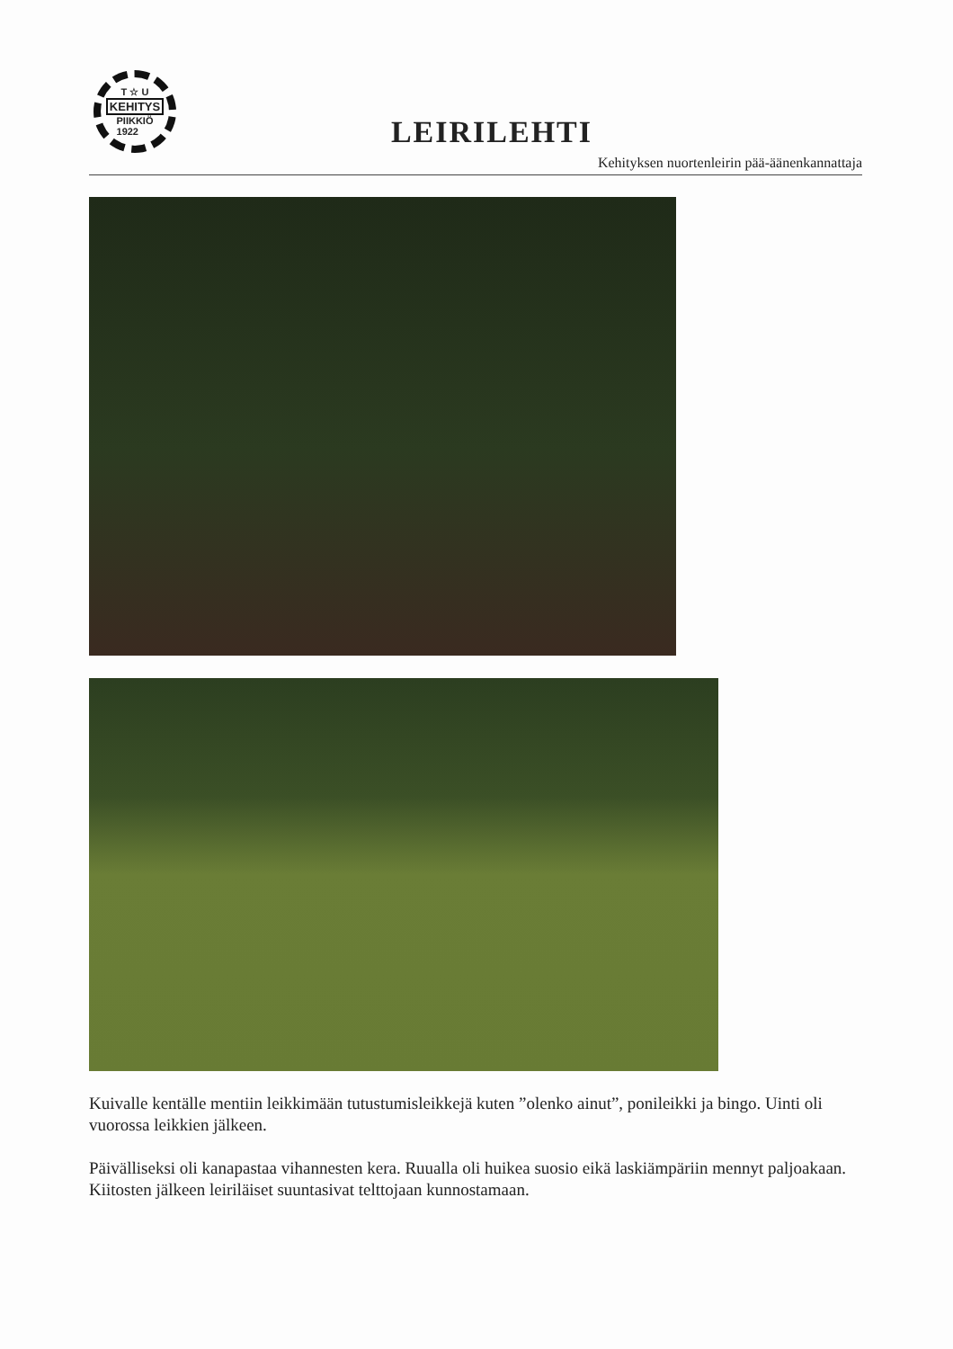T ☆ U
KEHITYS
PIIKKIÖ
1922
LEIRILEHTI
Kehityksen nuortenleirin pää-äänenkannattaja
Kuivalle kentälle mentiin leikkimään tutustumisleikkejä kuten ”olenko ainut”, ponileikki ja bingo. Uinti oli vuorossa leikkien jälkeen.
Päivälliseksi oli kanapastaa vihannesten kera. Ruualla oli huikea suosio eikä laskiämpäriin mennyt paljoakaan. Kiitosten jälkeen leiriläiset suuntasivat telttojaan kunnostamaan.